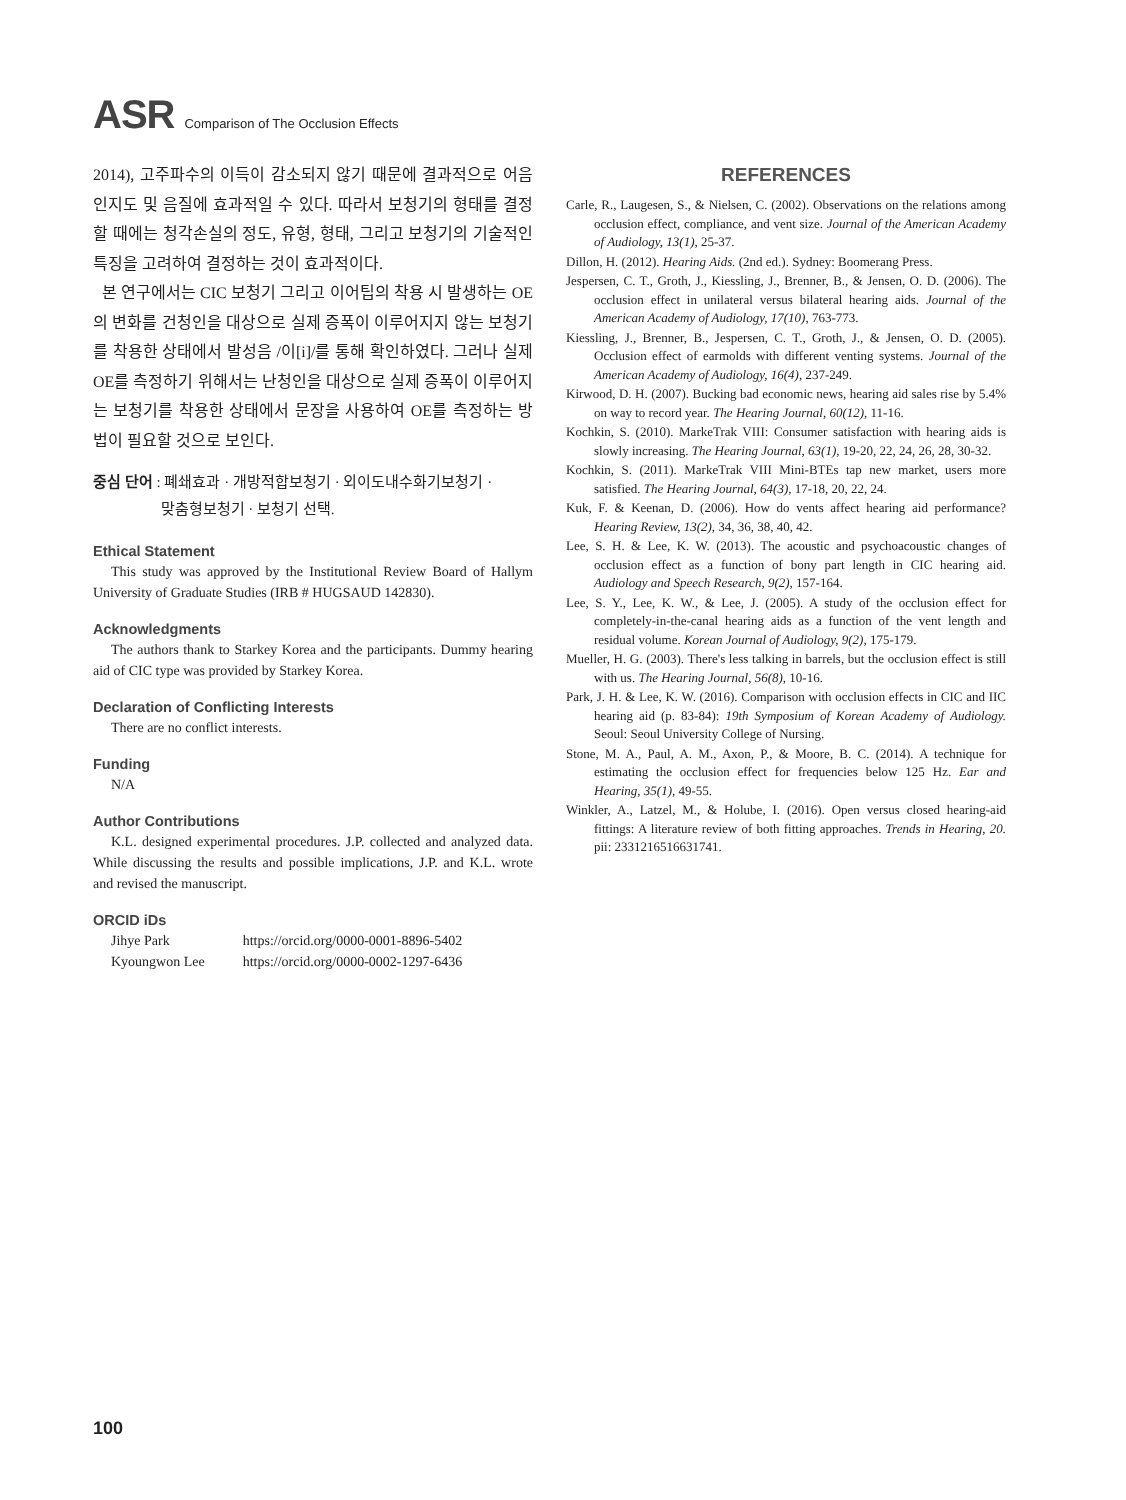ASR Comparison of The Occlusion Effects
2014), 고주파수의 이득이 감소되지 않기 때문에 결과적으로 어음인지도 및 음질에 효과적일 수 있다. 따라서 보청기의 형태를 결정할 때에는 청각손실의 정도, 유형, 형태, 그리고 보청기의 기술적인 특징을 고려하여 결정하는 것이 효과적이다.
본 연구에서는 CIC 보청기 그리고 이어팁의 착용 시 발생하는 OE의 변화를 건청인을 대상으로 실제 증폭이 이루어지지 않는 보청기를 착용한 상태에서 발성음 /이[i]/를 통해 확인하였다. 그러나 실제 OE를 측정하기 위해서는 난청인을 대상으로 실제 증폭이 이루어지는 보청기를 착용한 상태에서 문장을 사용하여 OE를 측정하는 방법이 필요할 것으로 보인다.
중심 단어 : 폐쇄효과 · 개방적합보청기 · 외이도내수화기보청기 ·
맞춤형보청기 · 보청기 선택.
Ethical Statement
This study was approved by the Institutional Review Board of Hallym University of Graduate Studies (IRB # HUGSAUD 142830).
Acknowledgments
The authors thank to Starkey Korea and the participants. Dummy hearing aid of CIC type was provided by Starkey Korea.
Declaration of Conflicting Interests
There are no conflict interests.
Funding
N/A
Author Contributions
K.L. designed experimental procedures. J.P. collected and analyzed data. While discussing the results and possible implications, J.P. and K.L. wrote and revised the manuscript.
ORCID iDs
| Jihye Park | https://orcid.org/0000-0001-8896-5402 |
| Kyoungwon Lee | https://orcid.org/0000-0002-1297-6436 |
REFERENCES
Carle, R., Laugesen, S., & Nielsen, C. (2002). Observations on the relations among occlusion effect, compliance, and vent size. Journal of the American Academy of Audiology, 13(1), 25-37.
Dillon, H. (2012). Hearing Aids. (2nd ed.). Sydney: Boomerang Press.
Jespersen, C. T., Groth, J., Kiessling, J., Brenner, B., & Jensen, O. D. (2006). The occlusion effect in unilateral versus bilateral hearing aids. Journal of the American Academy of Audiology, 17(10), 763-773.
Kiessling, J., Brenner, B., Jespersen, C. T., Groth, J., & Jensen, O. D. (2005). Occlusion effect of earmolds with different venting systems. Journal of the American Academy of Audiology, 16(4), 237-249.
Kirwood, D. H. (2007). Bucking bad economic news, hearing aid sales rise by 5.4% on way to record year. The Hearing Journal, 60(12), 11-16.
Kochkin, S. (2010). MarkeTrak VIII: Consumer satisfaction with hearing aids is slowly increasing. The Hearing Journal, 63(1), 19-20, 22, 24, 26, 28, 30-32.
Kochkin, S. (2011). MarkeTrak VIII Mini-BTEs tap new market, users more satisfied. The Hearing Journal, 64(3), 17-18, 20, 22, 24.
Kuk, F. & Keenan, D. (2006). How do vents affect hearing aid performance? Hearing Review, 13(2), 34, 36, 38, 40, 42.
Lee, S. H. & Lee, K. W. (2013). The acoustic and psychoacoustic changes of occlusion effect as a function of bony part length in CIC hearing aid. Audiology and Speech Research, 9(2), 157-164.
Lee, S. Y., Lee, K. W., & Lee, J. (2005). A study of the occlusion effect for completely-in-the-canal hearing aids as a function of the vent length and residual volume. Korean Journal of Audiology, 9(2), 175-179.
Mueller, H. G. (2003). There's less talking in barrels, but the occlusion effect is still with us. The Hearing Journal, 56(8), 10-16.
Park, J. H. & Lee, K. W. (2016). Comparison with occlusion effects in CIC and IIC hearing aid (p. 83-84): 19th Symposium of Korean Academy of Audiology. Seoul: Seoul University College of Nursing.
Stone, M. A., Paul, A. M., Axon, P., & Moore, B. C. (2014). A technique for estimating the occlusion effect for frequencies below 125 Hz. Ear and Hearing, 35(1), 49-55.
Winkler, A., Latzel, M., & Holube, I. (2016). Open versus closed hearing-aid fittings: A literature review of both fitting approaches. Trends in Hearing, 20. pii: 2331216516631741.
100